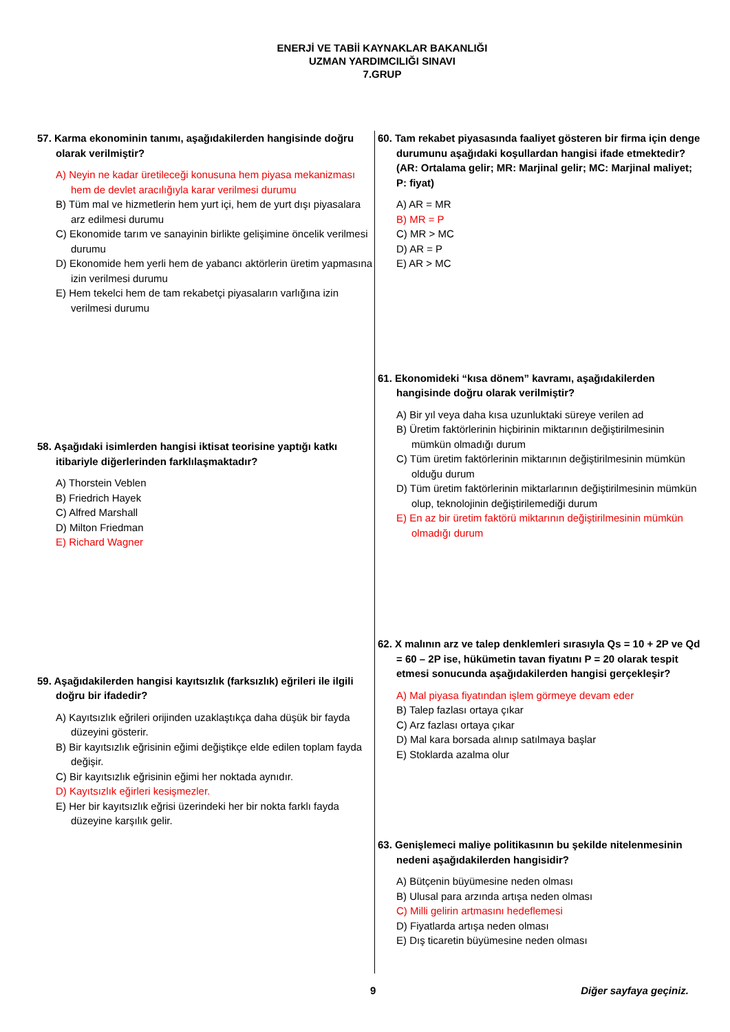ENERJİ VE TABİİ KAYNAKLAR BAKANLIĞI
UZMAN YARDIMCILIĞI SINAVI
7.GRUP
57. Karma ekonominin tanımı, aşağıdakilerden hangisinde doğru olarak verilmiştir?
A) Neyin ne kadar üretileceği konusuna hem piyasa mekanizması hem de devlet aracılığıyla karar verilmesi durumu
B) Tüm mal ve hizmetlerin hem yurt içi, hem de yurt dışı piyasalara arz edilmesi durumu
C) Ekonomide tarım ve sanayinin birlikte gelişimine öncelik verilmesi durumu
D) Ekonomide hem yerli hem de yabancı aktörlerin üretim yapmasına izin verilmesi durumu
E) Hem tekelci hem de tam rekabetçi piyasaların varlığına izin verilmesi durumu
58. Aşağıdaki isimlerden hangisi iktisat teorisine yaptığı katkı itibariyle diğerlerinden farklılaşmaktadır?
A) Thorstein Veblen
B) Friedrich Hayek
C) Alfred Marshall
D) Milton Friedman
E) Richard Wagner
59. Aşağıdakilerden hangisi kayıtsızlık (farksızlık) eğrileri ile ilgili doğru bir ifadedir?
A) Kayıtsızlık eğrileri orijinden uzaklaştıkça daha düşük bir fayda düzeyini gösterir.
B) Bir kayıtsızlık eğrisinin eğimi değiştikçe elde edilen toplam fayda değişir.
C) Bir kayıtsızlık eğrisinin eğimi her noktada aynıdır.
D) Kayıtsızlık eğirleri kesişmezler.
E) Her bir kayıtsızlık eğrisi üzerindeki her bir nokta farklı fayda düzeyine karşılık gelir.
60. Tam rekabet piyasasında faaliyet gösteren bir firma için denge durumunu aşağıdaki koşullardan hangisi ifade etmektedir? (AR: Ortalama gelir; MR: Marjinal gelir; MC: Marjinal maliyet; P: fiyat)
A) AR = MR
B) MR = P
C) MR > MC
D) AR = P
E) AR > MC
61. Ekonomideki “kısa dönem” kavramı, aşağıdakilerden hangisinde doğru olarak verilmiştir?
A) Bir yıl veya daha kısa uzunluktaki süreye verilen ad
B) Üretim faktörlerinin hiçbirinin miktarının değiştirilmesinin mümkün olmadığı durum
C) Tüm üretim faktörlerinin miktarının değiştirilmesinin mümkün olduğu durum
D) Tüm üretim faktörlerinin miktarlarının değiştirilmesinin mümkün olup, teknolojinin değiştirilemediği durum
E) En az bir üretim faktörü miktarının değiştirilmesinin mümkün olmadığı durum
62. X malının arz ve talep denklemleri sırasıyla Qs = 10 + 2P ve Qd = 60 – 2P ise, hükümetin tavan fiyatını P = 20 olarak tespit etmesi sonucunda aşağıdakilerden hangisi gerçekleşir?
A) Mal piyasa fiyatından işlem görmeye devam eder
B) Talep fazlası ortaya çıkar
C) Arz fazlası ortaya çıkar
D) Mal kara borsada alınıp satılmaya başlar
E) Stoklarda azalma olur
63. Genişlemeci maliye politikasının bu şekilde nitelenmesinin nedeni aşağıdakilerden hangisidir?
A) Bütçenin büyümesine neden olması
B) Ulusal para arzında artışa neden olması
C) Milli gelirin artmasını hedeflemesi
D) Fiyatlarda artışa neden olması
E) Dış ticaretin büyümesine neden olması
9 Diğer sayfaya geçiniz.